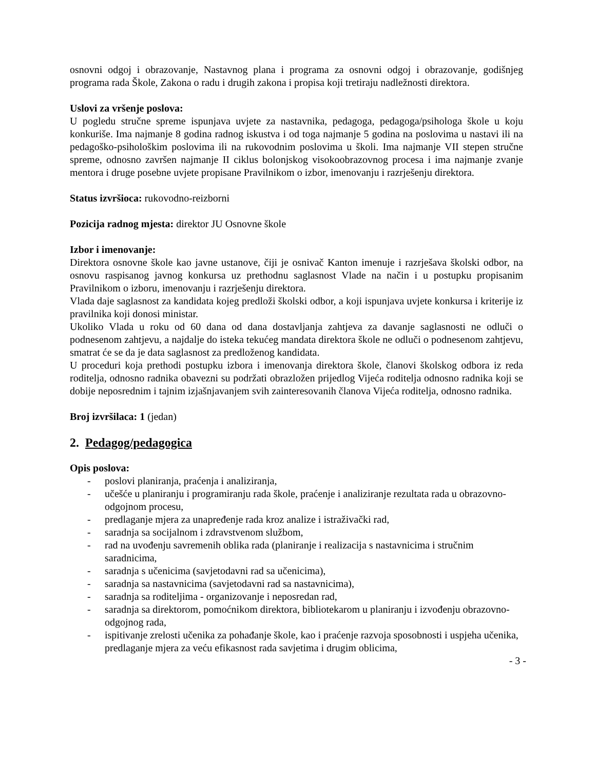osnovni odgoj i obrazovanje, Nastavnog plana i programa za osnovni odgoj i obrazovanje, godišnjeg programa rada Škole, Zakona o radu i drugih zakona i propisa koji tretiraju nadležnosti direktora.
Uslovi za vršenje poslova:
U pogledu stručne spreme ispunjava uvjete za nastavnika, pedagoga, pedagoga/psihologa škole u koju konkuriše. Ima najmanje 8 godina radnog iskustva i od toga najmanje 5 godina na poslovima u nastavi ili na pedagoško-psihološkim poslovima ili na rukovodnim poslovima u školi. Ima najmanje VII stepen stručne spreme, odnosno završen najmanje II ciklus bolonjskog visokoobrazovnog procesa i ima najmanje zvanje mentora i druge posebne uvjete propisane Pravilnikom o izbor, imenovanju i razrješenju direktora.
Status izvršioca: rukovodno-reizborni
Pozicija radnog mjesta: direktor JU Osnovne škole
Izbor i imenovanje:
Direktora osnovne škole kao javne ustanove, čiji je osnivač Kanton imenuje i razrješava školski odbor, na osnovu raspisanog javnog konkursa uz prethodnu saglasnost Vlade na način i u postupku propisanim Pravilnikom o izboru, imenovanju i razrješenju direktora.
Vlada daje saglasnost za kandidata kojeg predloži školski odbor, a koji ispunjava uvjete konkursa i kriterije iz pravilnika koji donosi ministar.
Ukoliko Vlada u roku od 60 dana od dana dostavljanja zahtjeva za davanje saglasnosti ne odluči o podnesenom zahtjevu, a najdalje do isteka tekućeg mandata direktora škole ne odluči o podnesenom zahtjevu, smatrat će se da je data saglasnost za predloženog kandidata.
U proceduri koja prethodi postupku izbora i imenovanja direktora škole, članovi školskog odbora iz reda roditelja, odnosno radnika obavezni su podržati obrazložen prijedlog Vijeća roditelja odnosno radnika koji se dobije neposrednim i tajnim izjašnjavanjem svih zainteresovanih članova Vijeća roditelja, odnosno radnika.
Broj izvršilaca: 1 (jedan)
2. Pedagog/pedagogica
Opis poslova:
- poslovi planiranja, praćenja i analiziranja,
- učešće u planiranju i programiranju rada škole, praćenje i analiziranje rezultata rada u obrazovno-odgojnom procesu,
- predlaganje mjera za unapređenje rada kroz analize i istraživački rad,
- saradnja sa socijalnom i zdravstvenom službom,
- rad na uvođenju savremenih oblika rada (planiranje i realizacija s nastavnicima i stručnim saradnicima,
- saradnja s učenicima (savjetodavni rad sa učenicima),
- saradnja sa nastavnicima (savjetodavni rad sa nastavnicima),
- saradnja sa roditeljima - organizovanje i neposredan rad,
- saradnja sa direktorom, pomoćnikom direktora, bibliotekarom u planiranju i izvođenju obrazovno-odgojnog rada,
- ispitivanje zrelosti učenika za pohađanje škole, kao i praćenje razvoja sposobnosti i uspjeha učenika, predlaganje mjera za veću efikasnost rada savjetima i drugim oblicima,
- 3 -